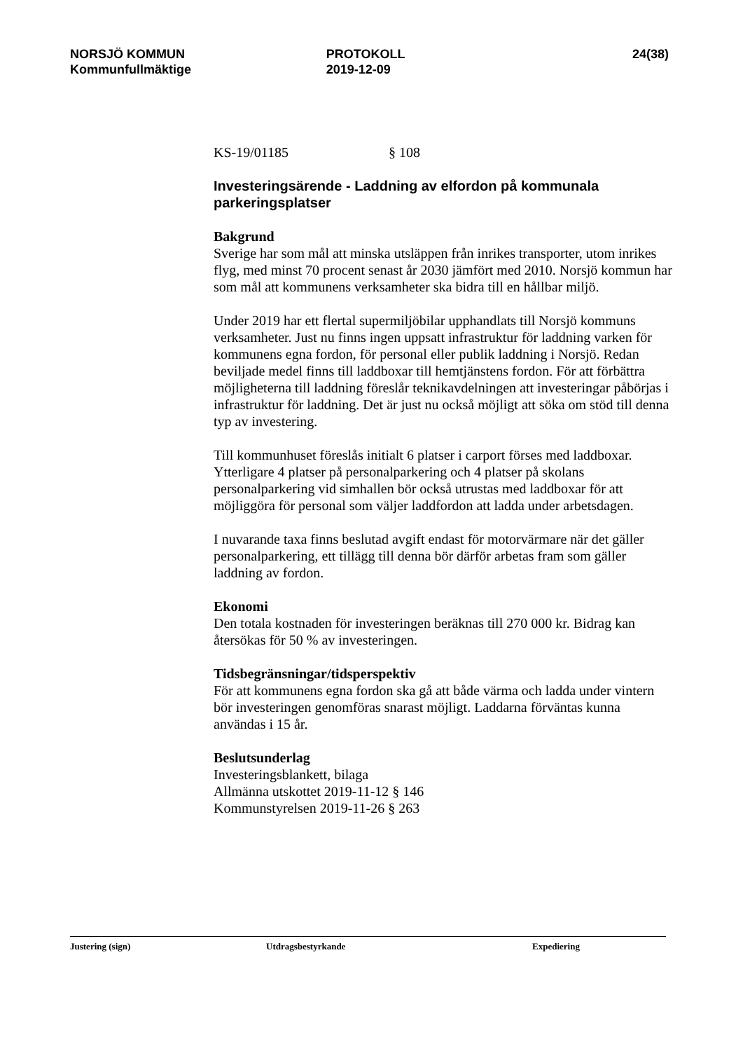NORSJÖ KOMMUN
Kommunfullmäktige
PROTOKOLL
2019-12-09
24(38)
KS-19/01185 § 108
Investeringsärende - Laddning av elfordon på kommunala parkeringsplatser
Bakgrund
Sverige har som mål att minska utsläppen från inrikes transporter, utom inrikes flyg, med minst 70 procent senast år 2030 jämfört med 2010. Norsjö kommun har som mål att kommunens verksamheter ska bidra till en hållbar miljö.
Under 2019 har ett flertal supermiljöbilar upphandlats till Norsjö kommuns verksamheter. Just nu finns ingen uppsatt infrastruktur för laddning varken för kommunens egna fordon, för personal eller publik laddning i Norsjö. Redan beviljade medel finns till laddboxar till hemtjänstens fordon. För att förbättra möjligheterna till laddning föreslår teknikavdelningen att investeringar påbörjas i infrastruktur för laddning. Det är just nu också möjligt att söka om stöd till denna typ av investering.
Till kommunhuset föreslås initialt 6 platser i carport förses med laddboxar. Ytterligare 4 platser på personalparkering och 4 platser på skolans personalparkering vid simhallen bör också utrustas med laddboxar för att möjliggöra för personal som väljer laddfordon att ladda under arbetsdagen.
I nuvarande taxa finns beslutad avgift endast för motorvärmare när det gäller personalparkering, ett tillägg till denna bör därför arbetas fram som gäller laddning av fordon.
Ekonomi
Den totala kostnaden för investeringen beräknas till 270 000 kr. Bidrag kan återsökas för 50 % av investeringen.
Tidsbegränsningar/tidsperspektiv
För att kommunens egna fordon ska gå att både värma och ladda under vintern bör investeringen genomföras snarast möjligt. Laddarna förväntas kunna användas i 15 år.
Beslutsunderlag
Investeringsblankett, bilaga
Allmänna utskottet 2019-11-12 § 146
Kommunstyrelsen 2019-11-26 § 263
Justering (sign) Utdragsbestyrkande Expediering